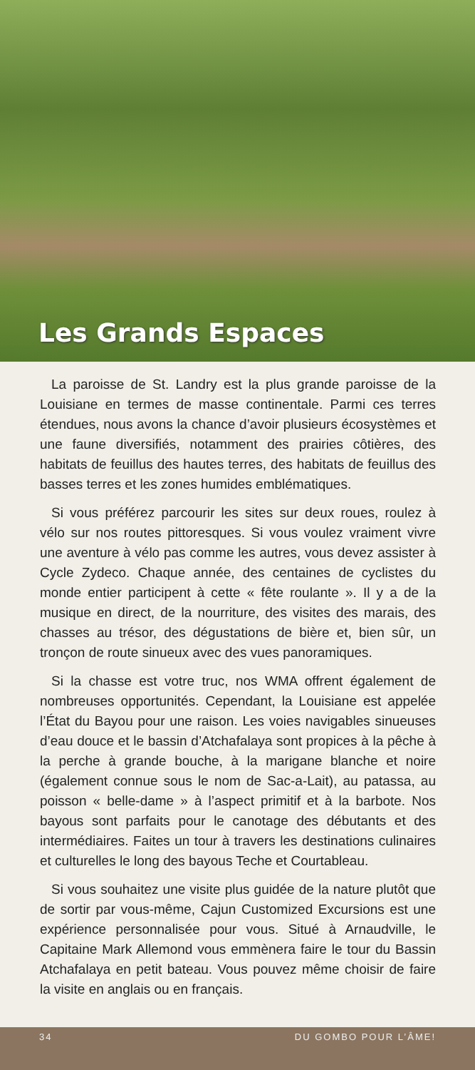Les Grands Espaces
La paroisse de St. Landry est la plus grande paroisse de la Louisiane en termes de masse continentale. Parmi ces terres étendues, nous avons la chance d’avoir plusieurs écosystèmes et une faune diversifiés, notamment des prairies côtières, des habitats de feuillus des hautes terres, des habitats de feuillus des basses terres et les zones humides emblématiques.
Si vous préférez parcourir les sites sur deux roues, roulez à vélo sur nos routes pittoresques. Si vous voulez vraiment vivre une aventure à vélo pas comme les autres, vous devez assister à Cycle Zydeco. Chaque année, des centaines de cyclistes du monde entier participent à cette « fête roulante ». Il y a de la musique en direct, de la nourriture, des visites des marais, des chasses au trésor, des dégustations de bière et, bien sûr, un tronçon de route sinueux avec des vues panoramiques.
Si la chasse est votre truc, nos WMA offrent également de nombreuses opportunités. Cependant, la Louisiane est appelée l’État du Bayou pour une raison. Les voies navigables sinueuses d’eau douce et le bassin d’Atchafalaya sont propices à la pêche à la perche à grande bouche, à la marigane blanche et noire (également connue sous le nom de Sac-a-Lait), au patassa, au poisson « belle-dame » à l’aspect primitif et à la barbote. Nos bayous sont parfaits pour le canotage des débutants et des intermédiaires. Faites un tour à travers les destinations culinaires et culturelles le long des bayous Teche et Courtableau.
Si vous souhaitez une visite plus guidée de la nature plutôt que de sortir par vous-même, Cajun Customized Excursions est une expérience personnalisée pour vous. Situé à Arnaudville, le Capitaine Mark Allemond vous emmènera faire le tour du Bassin Atchafalaya en petit bateau. Vous pouvez même choisir de faire la visite en anglais ou en français.
34 DU GOMBO POUR L’ÂME!